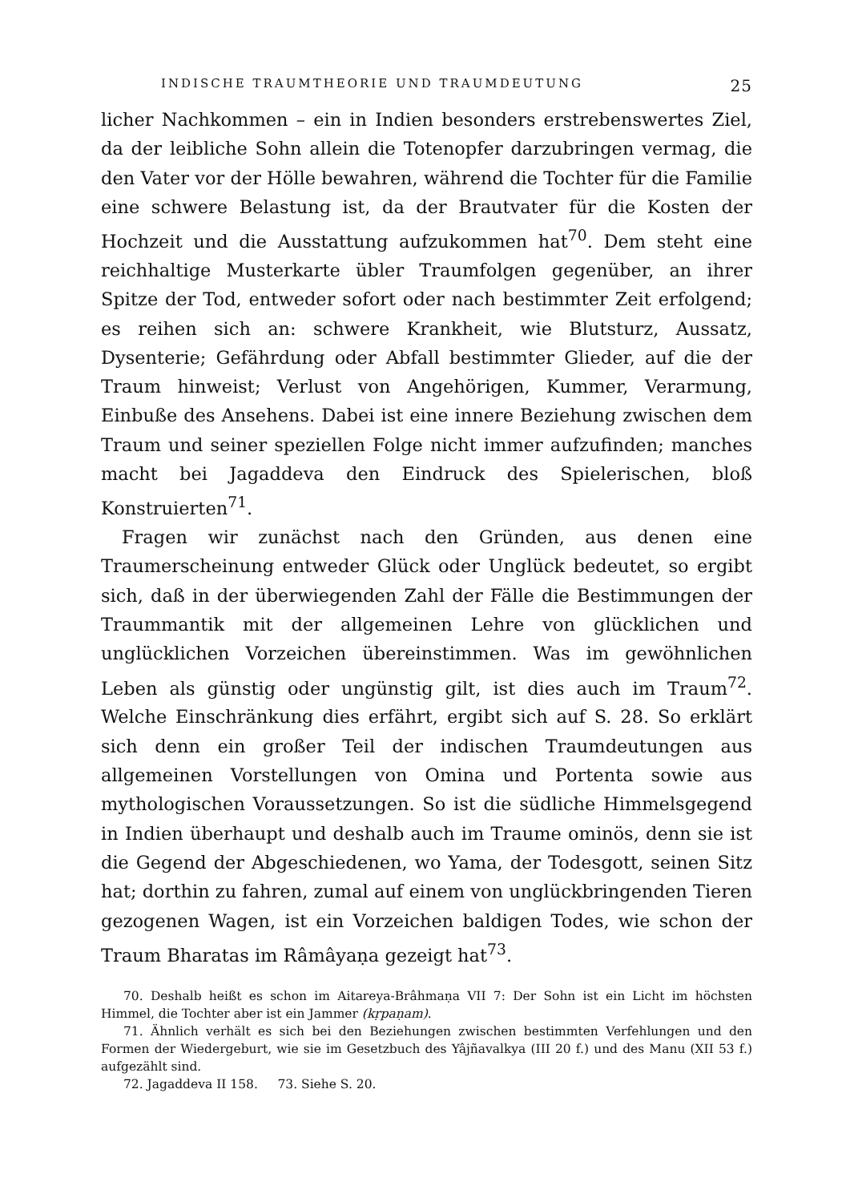INDISCHE TRAUMTHEORIE UND TRAUMDEUTUNG 25
licher Nachkommen – ein in Indien besonders erstrebenswertes Ziel, da der leibliche Sohn allein die Totenopfer darzubringen vermag, die den Vater vor der Hölle bewahren, während die Tochter für die Familie eine schwere Belastung ist, da der Brautvater für die Kosten der Hochzeit und die Ausstattung aufzukommen hat<sup>70</sup>. Dem steht eine reichhaltige Musterkarte übler Traumfolgen gegenüber, an ihrer Spitze der Tod, entweder sofort oder nach bestimmter Zeit erfolgend; es reihen sich an: schwere Krankheit, wie Blutsturz, Aussatz, Dysenterie; Gefährdung oder Abfall bestimmter Glieder, auf die der Traum hinweist; Verlust von Angehörigen, Kummer, Verarmung, Einbuße des Ansehens. Dabei ist eine innere Beziehung zwischen dem Traum und seiner speziellen Folge nicht immer aufzufinden; manches macht bei Jagaddeva den Eindruck des Spielerischen, bloß Konstruierten<sup>71</sup>.
Fragen wir zunächst nach den Gründen, aus denen eine Traumerscheinung entweder Glück oder Unglück bedeutet, so ergibt sich, daß in der überwiegenden Zahl der Fälle die Bestimmungen der Traummantik mit der allgemeinen Lehre von glücklichen und unglücklichen Vorzeichen übereinstimmen. Was im gewöhnlichen Leben als günstig oder ungünstig gilt, ist dies auch im Traum<sup>72</sup>. Welche Einschränkung dies erfährt, ergibt sich auf S. 28. So erklärt sich denn ein großer Teil der indischen Traumdeutungen aus allgemeinen Vorstellungen von Omina und Portenta sowie aus mythologischen Voraussetzungen. So ist die südliche Himmelsgegend in Indien überhaupt und deshalb auch im Traume ominös, denn sie ist die Gegend der Abgeschiedenen, wo Yama, der Todesgott, seinen Sitz hat; dorthin zu fahren, zumal auf einem von unglückbringenden Tieren gezogenen Wagen, ist ein Vorzeichen baldigen Todes, wie schon der Traum Bharatas im Râmâyaṇa gezeigt hat<sup>73</sup>.
70. Deshalb heißt es schon im Aitareya-Brâhmaṇa VII 7: Der Sohn ist ein Licht im höchsten Himmel, die Tochter aber ist ein Jammer (kṛpaṇam).
71. Ähnlich verhält es sich bei den Beziehungen zwischen bestimmten Verfehlungen und den Formen der Wiedergeburt, wie sie im Gesetzbuch des Yâjñavalkya (III 20 f.) und des Manu (XII 53 f.) aufgezählt sind.
72. Jagaddeva II 158. 73. Siehe S. 20.